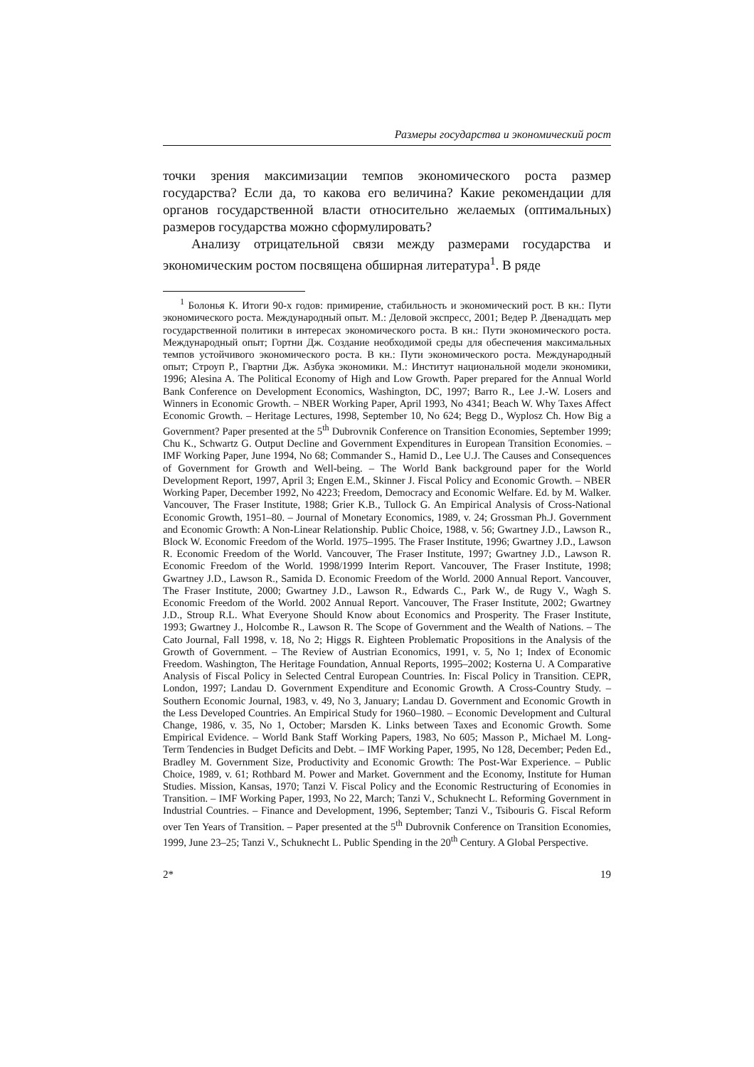Размеры государства и экономический рост
точки зрения максимизации темпов экономического роста размер государства? Если да, то какова его величина? Какие рекомендации для органов государственной власти относительно желаемых (оптимальных) размеров государства можно сформулировать?
Анализу отрицательной связи между размерами государства и экономическим ростом посвящена обширная литература<sup>1</sup>. В ряде
<sup>1</sup> Болонья К. Итоги 90-х годов: примирение, стабильность и экономический рост. В кн.: Пути экономического роста. Международный опыт. М.: Деловой экспресс, 2001; Ведер Р. Двенадцать мер государственной политики в интересах экономического роста. В кн.: Пути экономического роста. Международный опыт; Гортни Дж. Создание необходимой среды для обеспечения максимальных темпов устойчивого экономического роста. В кн.: Пути экономического роста. Международный опыт; Строуп Р., Гвартни Дж. Азбука экономики. М.: Институт национальной модели экономики, 1996; Alesina A. The Political Economy of High and Low Growth. Paper prepared for the Annual World Bank Conference on Development Economics, Washington, DC, 1997; Barro R., Lee J.-W. Losers and Winners in Economic Growth. – NBER Working Paper, April 1993, No 4341; Beach W. Why Taxes Affect Economic Growth. – Heritage Lectures, 1998, September 10, No 624; Begg D., Wyplosz Ch. How Big a Government? Paper presented at the 5<sup>th</sup> Dubrovnik Conference on Transition Economies, September 1999; Chu K., Schwartz G. Output Decline and Government Expenditures in European Transition Economies. – IMF Working Paper, June 1994, No 68; Commander S., Hamid D., Lee U.J. The Causes and Consequences of Government for Growth and Well-being. – The World Bank background paper for the World Development Report, 1997, April 3; Engen E.M., Skinner J. Fiscal Policy and Economic Growth. – NBER Working Paper, December 1992, No 4223; Freedom, Democracy and Economic Welfare. Ed. by M. Walker. Vancouver, The Fraser Institute, 1988; Grier K.B., Tullock G. An Empirical Analysis of Cross-National Economic Growth, 1951–80. – Journal of Monetary Economics, 1989, v. 24; Grossman Ph.J. Government and Economic Growth: A Non-Linear Relationship. Public Choice, 1988, v. 56; Gwartney J.D., Lawson R., Block W. Economic Freedom of the World. 1975–1995. The Fraser Institute, 1996; Gwartney J.D., Lawson R. Economic Freedom of the World. Vancouver, The Fraser Institute, 1997; Gwartney J.D., Lawson R. Economic Freedom of the World. 1998/1999 Interim Report. Vancouver, The Fraser Institute, 1998; Gwartney J.D., Lawson R., Samida D. Economic Freedom of the World. 2000 Annual Report. Vancouver, The Fraser Institute, 2000; Gwartney J.D., Lawson R., Edwards C., Park W., de Rugy V., Wagh S. Economic Freedom of the World. 2002 Annual Report. Vancouver, The Fraser Institute, 2002; Gwartney J.D., Stroup R.L. What Everyone Should Know about Economics and Prosperity. The Fraser Institute, 1993; Gwartney J., Holcombe R., Lawson R. The Scope of Government and the Wealth of Nations. – The Cato Journal, Fall 1998, v. 18, No 2; Higgs R. Eighteen Problematic Propositions in the Analysis of the Growth of Government. – The Review of Austrian Economics, 1991, v. 5, No 1; Index of Economic Freedom. Washington, The Heritage Foundation, Annual Reports, 1995–2002; Kosterna U. A Comparative Analysis of Fiscal Policy in Selected Central European Countries. In: Fiscal Policy in Transition. CEPR, London, 1997; Landau D. Government Expenditure and Economic Growth. A Cross-Country Study. – Southern Economic Journal, 1983, v. 49, No 3, January; Landau D. Government and Economic Growth in the Less Developed Countries. An Empirical Study for 1960–1980. – Economic Development and Cultural Change, 1986, v. 35, No 1, October; Marsden K. Links between Taxes and Economic Growth. Some Empirical Evidence. – World Bank Staff Working Papers, 1983, No 605; Masson P., Michael M. Long-Term Tendencies in Budget Deficits and Debt. – IMF Working Paper, 1995, No 128, December; Peden Ed., Bradley M. Government Size, Productivity and Economic Growth: The Post-War Experience. – Public Choice, 1989, v. 61; Rothbard M. Power and Market. Government and the Economy, Institute for Human Studies. Mission, Kansas, 1970; Tanzi V. Fiscal Policy and the Economic Restructuring of Economies in Transition. – IMF Working Paper, 1993, No 22, March; Tanzi V., Schuknecht L. Reforming Government in Industrial Countries. – Finance and Development, 1996, September; Tanzi V., Tsibouris G. Fiscal Reform over Ten Years of Transition. – Paper presented at the 5<sup>th</sup> Dubrovnik Conference on Transition Economies, 1999, June 23–25; Tanzi V., Schuknecht L. Public Spending in the 20<sup>th</sup> Century. A Global Perspective.
2* 19